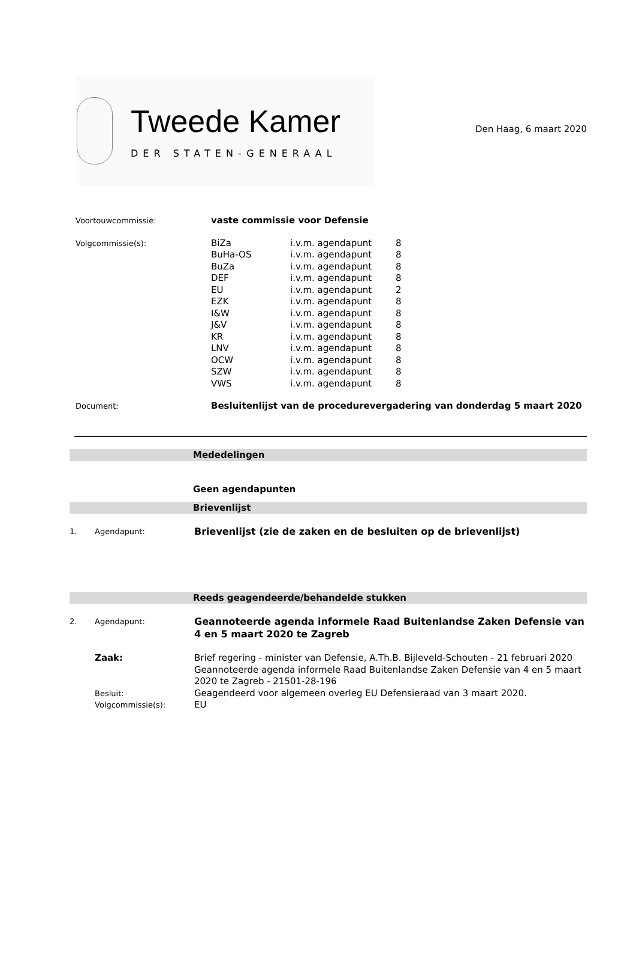Tweede Kamer
DER STATEN-GENERAAL
Den Haag, 6 maart 2020
| Voortouwcommissie: | vaste commissie voor Defensie | | |
| Volgcommissie(s): | BiZa BuHa-OS BuZa DEF EU EZK I&W J&V KR LNV OCW SZW VWS | i.v.m. agendapunt i.v.m. agendapunt i.v.m. agendapunt i.v.m. agendapunt i.v.m. agendapunt i.v.m. agendapunt i.v.m. agendapunt i.v.m. agendapunt i.v.m. agendapunt i.v.m. agendapunt i.v.m. agendapunt i.v.m. agendapunt i.v.m. agendapunt | 8 8 8 8 2 8 8 8 8 8 8 8 8 |
| Document: | Besluitenlijst van de procedurevergadering van donderdag 5 maart 2020 | | |
Mededelingen
Geen agendapunten
Brievenlijst
| 1. | Agendapunt: | Brievenlijst (zie de zaken en de besluiten op de brievenlijst) |
Reeds geagendeerde/behandelde stukken
| 2. | Agendapunt: | Geannoteerde agenda informele Raad Buitenlandse Zaken Defensie van 4 en 5 maart 2020 te Zagreb |
| | Zaak: | Brief regering - minister van Defensie, A.Th.B. Bijleveld-Schouten - 21 februari 2020 Geannoteerde agenda informele Raad Buitenlandse Zaken Defensie van 4 en 5 maart 2020 te Zagreb - 21501-28-196 |
| | Besluit: | Geagendeerd voor algemeen overleg EU Defensieraad van 3 maart 2020. |
| | Volgcommissie(s): | EU |